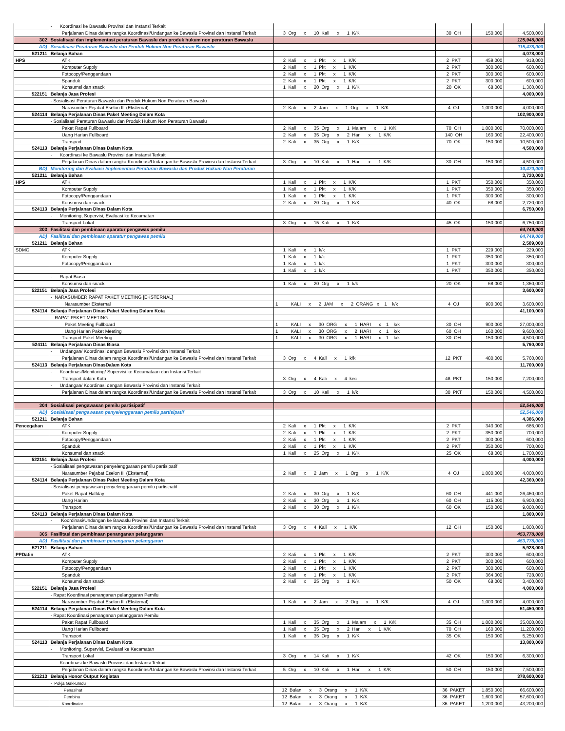| | - Koordinasi ke Bawaslu Provinsi dan Instansi Terkait | | | | |
| | Perjalanan Dinas dalam rangka Koordinasi/Undangan ke Bawaslu Provinsi dan Instansi Terkait | 3 Org x 10 Kali x 1 K/K | 30 OH | 150,000 | 4,500,000 |
| 302 | Sosialisasi dan implementasi peraturan Bawaslu dan produk hukum non peraturan Bawaslu | | | | 125,948,000 |
| AD) | Sosialisasi Peraturan Bawaslu dan Produk Hukum Non Peraturan Bawaslu | | | | 115,478,000 |
| 521211 | Belanja Bahan | | | | 4,078,000 |
| HPS | ATK | 2 Kali x 1 Pkt x 1 K/K | 2 PKT | 459,000 | 918,000 |
| | Komputer Supply | 2 Kali x 1 Pkt x 1 K/K | 2 PKT | 300,000 | 600,000 |
| | Fotocopy/Penggandaan | 2 Kali x 1 Pkt x 1 K/K | 2 PKT | 300,000 | 600,000 |
| | Spanduk | 2 Kali x 1 Pkt x 1 K/K | 2 PKT | 300,000 | 600,000 |
| | Konsumsi dan snack | 1 Kali x 20 Org x 1 K/K | 20 OK | 68,000 | 1,360,000 |
| 522151 | Belanja Jasa Profesi | | | | 4,000,000 |
| | - Sosialisasi Peraturan Bawaslu dan Produk Hukum Non Peraturan Bawaslu | | | | |
| | Narasumber Pejabat Eselon II (Eksternal) | 2 Kali x 2 Jam x 1 Org x 1 K/K | 4 OJ | 1,000,000 | 4,000,000 |
| 524114 | Belanja Perjalanan Dinas Paket Meeting Dalam Kota | | | | 102,900,000 |
| | - Sosialisasi Peraturan Bawaslu dan Produk Hukum Non Peraturan Bawaslu | | | | |
| | Paket Rapat Fullboard | 2 Kali x 35 Org x 1 Malam x 1 K/K | 70 OH | 1,000,000 | 70,000,000 |
| | Uang Harian Fullboard | 2 Kali x 35 Org x 2 Hari x 1 K/K | 140 OH | 160,000 | 22,400,000 |
| | Transport | 2 Kali x 35 Org x 1 K/K | 70 OK | 150,000 | 10,500,000 |
| 524113 | Belanja Perjalanan Dinas Dalam Kota | | | | 4,500,000 |
| | - Koordinasi ke Bawaslu Provinsi dan Instansi Terkait | | | | |
| | Perjalanan Dinas dalam rangka Koordinasi/Undangan ke Bawaslu Provinsi dan Instansi Terkait | 3 Org x 10 Kali x 1 Hari x 1 K/K | 30 OH | 150,000 | 4,500,000 |
| BD) | Monitoring dan Evaluasi Implementasi Peraturan Bawaslu dan Produk Hukum Non Peraturan | | | | 10,470,000 |
| 521211 | Belanja Bahan | | | | 3,720,000 |
| HPS | ATK | 1 Kali x 1 Pkt x 1 K/K | 1 PKT | 350,000 | 350,000 |
| | Komputer Supply | 1 Kali x 1 Pkt x 1 K/K | 1 PKT | 350,000 | 350,000 |
| | Fotocopy/Penggandaan | 1 Kali x 1 Pkt x 1 K/K | 1 PKT | 300,000 | 300,000 |
| | Konsumsi dan snack | 2 Kali x 20 Org x 1 K/K | 40 OK | 68,000 | 2,720,000 |
| 524113 | Belanja Perjalanan Dinas Dalam Kota | | | | 6,750,000 |
| | - Monitoring, Supervisi, Evaluasi ke Kecamatan | | | | |
| | Transport Lokal | 3 Org x 15 Kali x 1 K/K | 45 OK | 150,000 | 6,750,000 |
| 303 | Fasilitasi dan pembinaan aparatur pengawas pemilu | | | | 64,749,000 |
| AD) | Fasilitasi dan pembinaan aparatur pengawas pemilu | | | | 64,749,000 |
| 521211 | Belanja Bahan | | | | 2,589,000 |
| SDMO | ATK | 1 Kali x 1 k/k | 1 PKT | 229,000 | 229,000 |
| | Komputer Supply | 1 Kali x 1 k/k | 1 PKT | 350,000 | 350,000 |
| | Fotocopy/Penggandaan | 1 Kali x 1 k/k | 1 PKT | 300,000 | 300,000 |
| | | 1 Kali x 1 k/k | 1 PKT | 350,000 | 350,000 |
| | - Rapat Biasa | | | | |
| | Konsumsi dan snack | 1 Kali x 20 Org x 1 k/k | 20 OK | 68,000 | 1,360,000 |
| 522151 | Belanja Jasa Profesi | | | | 3,600,000 |
| | - NARASUMBER RAPAT PAKET MEETING [EKSTERNAL] | | | | |
| | Narasumber Eksternal | 1 KALI x 2 JAM x 2 ORANG x 1 k/k | 4 OJ | 900,000 | 3,600,000 |
| 524114 | Belanja Perjalanan Dinas Paket Meeting Dalam Kota | | | | 41,100,000 |
| | - RAPAT PAKET MEETING | | | | |
| | Paket Meeting Fullboard | 1 KALI x 30 ORG x 1 HARI x 1 k/k | 30 OH | 900,000 | 27,000,000 |
| | Uang Harian Paket Meeting | 1 KALI x 30 ORG x 2 HARI x 1 k/k | 60 OH | 160,000 | 9,600,000 |
| | Transport Paket Meeting | 1 KALI x 30 ORG x 1 HARI x 1 k/k | 30 OH | 150,000 | 4,500,000 |
| 524111 | Belanja Perjalanan Dinas Biasa | | | | 5,760,000 |
| | - Undangan/ Koordinasi dengan Bawaslu Provinsi dan Instansi Terkait | | | | |
| | Perjalanan Dinas dalam rangka Koordinasi/Undangan ke Bawaslu Provinsi dan Instansi Terkait | 3 Org x 4 Kali x 1 k/k | 12 PKT | 480,000 | 5,760,000 |
| 524113 | Belanja Perjalanan DinasDalam Kota | | | | 11,700,000 |
| | - Koordinasi/Monitoring/ Supervisi ke Kecamataan dan Instansi Terkait | | | | |
| | Transport dalam Kota | 3 Org x 4 Kali x 4 kec | 48 PKT | 150,000 | 7,200,000 |
| | - Undangan/ Koordinasi dengan Bawaslu Provinsi dan Instansi Terkait | | | | |
| | Perjalanan Dinas dalam rangka Koordinasi/Undangan ke Bawaslu Provinsi dan Instansi Terkait | 3 Org x 10 Kali x 1 k/k | 30 PKT | 150,000 | 4,500,000 |
| 304 | Sosialisasi pengawasan pemilu partisipatif | | | | 52,546,000 |
| AD) | Sosialisasi pengawasan penyelenggaraan pemilu partisipatif | | | | 52,546,000 |
| 521211 | Belanja Bahan | | | | 4,386,000 |
| Pencegahan | ATK | 2 Kali x 1 Pkt x 1 K/K | 2 PKT | 343,000 | 686,000 |
| | Komputer Supply | 2 Kali x 1 Pkt x 1 K/K | 2 PKT | 350,000 | 700,000 |
| | Fotocopy/Penggandaan | 2 Kali x 1 Pkt x 1 K/K | 2 PKT | 300,000 | 600,000 |
| | Spanduk | 2 Kali x 1 Pkt x 1 K/K | 2 PKT | 350,000 | 700,000 |
| | Konsumsi dan snack | 1 Kali x 25 Org x 1 K/K | 25 OK | 68,000 | 1,700,000 |
| 522151 | Belanja Jasa Profesi | | | | 4,000,000 |
| | - Sosialisasi pengawasan penyelenggaraan pemilu partisipatif | | | | |
| | Narasumber Pejabat Eselon II (Eksternal) | 2 Kali x 2 Jam x 1 Org x 1 K/K | 4 OJ | 1,000,000 | 4,000,000 |
| 524114 | Belanja Perjalanan Dinas Paket Meeting Dalam Kota | | | | 42,360,000 |
| | - Sosialisasi pengawasan penyelenggaraan pemilu partisipatif | | | | |
| | Paket Rapat Halfday | 2 Kali x 30 Org x 1 K/K | 60 OH | 441,000 | 26,460,000 |
| | Uang Harian | 2 Kali x 30 Org x 1 K/K | 60 OH | 115,000 | 6,900,000 |
| | Transport | 2 Kali x 30 Org x 1 K/K | 60 OK | 150,000 | 9,000,000 |
| 524113 | Belanja Perjalanan Dinas Dalam Kota | | | | 1,800,000 |
| | - Koordinasi/Undangan ke Bawaslu Provinsi dan Instansi Terkait | | | | |
| | Perjalanan Dinas dalam rangka Koordinasi/Undangan ke Bawaslu Provinsi dan Instansi Terkait | 3 Org x 4 Kali x 1 K/K | 12 OH | 150,000 | 1,800,000 |
| 305 | Fasilitasi dan pembinaan penanganan pelanggaran | | | | 453,778,000 |
| AD) | Fasilitasi dan pembinaan penanganan pelanggaran | | | | 453,778,000 |
| 521211 | Belanja Bahan | | | | 5,928,000 |
| PPDatin | ATK | 2 Kali x 1 Pkt x 1 K/K | 2 PKT | 300,000 | 600,000 |
| | Komputer Supply | 2 Kali x 1 Pkt x 1 K/K | 2 PKT | 300,000 | 600,000 |
| | Fotocopy/Penggandaan | 2 Kali x 1 Pkt x 1 K/K | 2 PKT | 300,000 | 600,000 |
| | Spanduk | 2 Kali x 1 Pkt x 1 K/K | 2 PKT | 364,000 | 728,000 |
| | Konsumsi dan snack | 2 Kali x 25 Org x 1 K/K | 50 OK | 68,000 | 3,400,000 |
| 522151 | Belanja Jasa Profesi | | | | 4,000,000 |
| | - Rapat Koordinasi penanganan pelanggaran Pemilu | | | | |
| | Narasumber Pejabat Eselon II (Eksternal) | 1 Kali x 2 Jam x 2 Org x 1 K/K | 4 OJ | 1,000,000 | 4,000,000 |
| 524114 | Belanja Perjalanan Dinas Paket Meeting Dalam Kota | | | | 51,450,000 |
| | - Rapat Koordinasi penanganan pelanggaran Pemilu | | | | |
| | Paket Rapat Fullboard | 1 Kali x 35 Org x 1 Malam x 1 K/K | 35 OH | 1,000,000 | 35,000,000 |
| | Uang Harian Fullboard | 1 Kali x 35 Org x 2 Hari x 1 K/K | 70 OH | 160,000 | 11,200,000 |
| | Transport | 1 Kali x 35 Org x 1 K/K | 35 OK | 150,000 | 5,250,000 |
| 524113 | Belanja Perjalanan Dinas Dalam Kota | | | | 13,800,000 |
| | - Monitoring, Supervisi, Evaluasi ke Kecamatan | | | | |
| | Transport Lokal | 3 Org x 14 Kali x 1 K/K | 42 OK | 150,000 | 6,300,000 |
| | - Koordinasi ke Bawaslu Provinsi dan Instansi Terkait | | | | |
| | Perjalanan Dinas dalam rangka Koordinasi/Undangan ke Bawaslu Provinsi dan Instansi Terkait | 5 Org x 10 Kali x 1 Hari x 1 K/K | 50 OH | 150,000 | 7,500,000 |
| 521213 | Belanja Honor Output Kegiatan | | | | 378,600,000 |
| | - Pokja Gakkumdu | | | | |
| | Penasihat | 12 Bulan x 3 Orang x 1 K/K | 36 PAKET | 1,850,000 | 66,600,000 |
| | Pembina | 12 Bulan x 3 Orang x 1 K/K | 36 PAKET | 1,600,000 | 57,600,000 |
| | Koordinator | 12 Bulan x 3 Orang x 1 K/K | 36 PAKET | 1,200,000 | 43,200,000 |